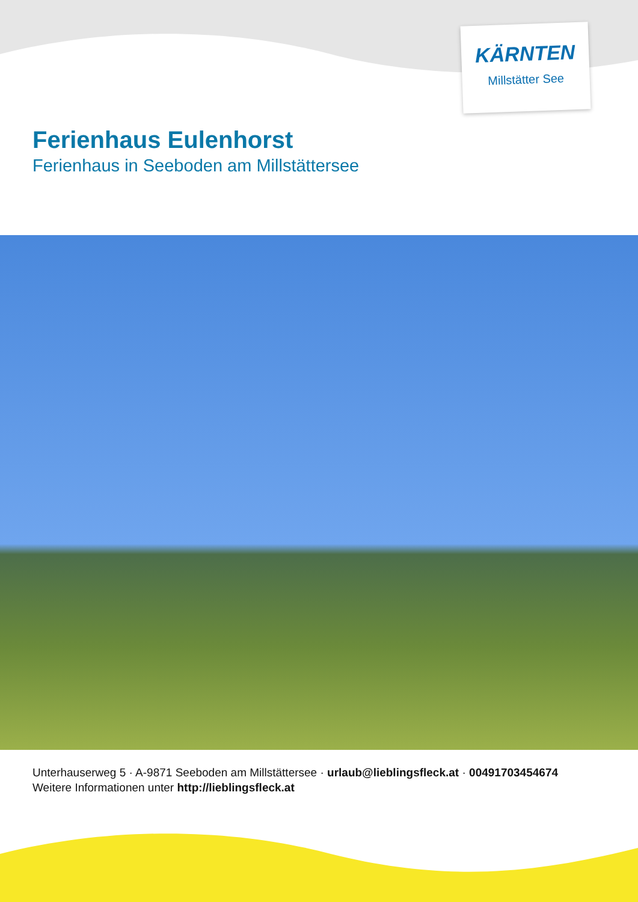KÄRNTEN
Millstätter See
Ferienhaus Eulenhorst
Ferienhaus in Seeboden am Millstättersee
Unterhauserweg 5 · A-9871 Seeboden am Millstättersee · urlaub@lieblingsfleck.at · 00491703454674
Weitere Informationen unter http://lieblingsfleck.at